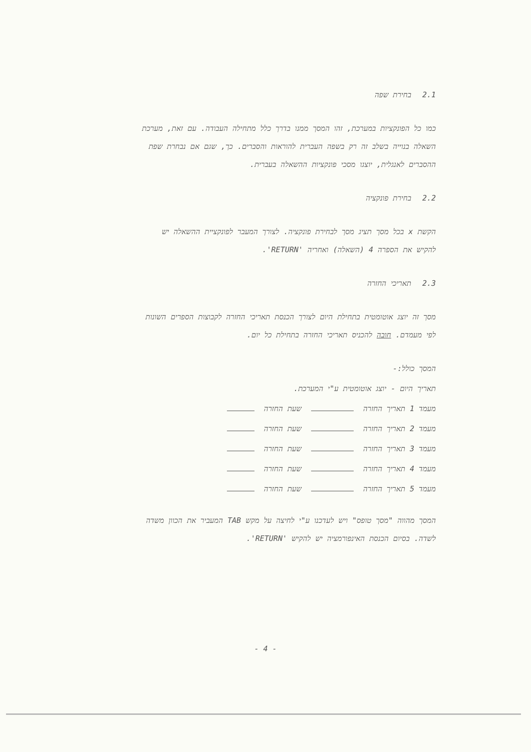2.1בחירת שפה
כמו כל הפונקציות במערכת, זהו המסך ממנו בדרך כלל מתחילה העבודה. עם זאת, מערכת השאלה בנוייה בשלב זה רק בשפה העברית להוראות והסברים. כך, שגם אם נבחרת שפת ההסברים לאנגלית, יוצגו מסכי פונקציות ההשאלה בעברית.
2.2בחירת פונקציה
הקשת x בכל מסך תציג מסך לבחירת פונקציה. לצורך המעבר לפונקציית ההשאלה יש להקיש את הספרה 4 (השאלה) ואחריה 'RETURN'.
2.3תאריכי החזרה
מסך זה יוצג אוטומטית בתחילת היום לצורך הכנסת תאריכי החזרה לקבוצות הספרים השונות לפי מעמדם. חובה להכניס תאריכי החזרה בתחילת כל יום.
המסך כולל:-
תאריך היום - יוצג אוטומטית ע"י המערכת.
מעמד 1 תאריך החזרה שעת החזרה
מעמד 2 תאריך החזרה שעת החזרה
מעמד 3 תאריך החזרה שעת החזרה
מעמד 4 תאריך החזרה שעת החזרה
מעמד 5 תאריך החזרה שעת החזרה
המסך מהווה "מסך טופס" ויש לעדכנו ע"י לחיצה על מקש TAB המעביר את הכוון משדה לשדה. בסיום הכנסת האינפורמציה יש להקיש 'RETURN'.
- 4 -